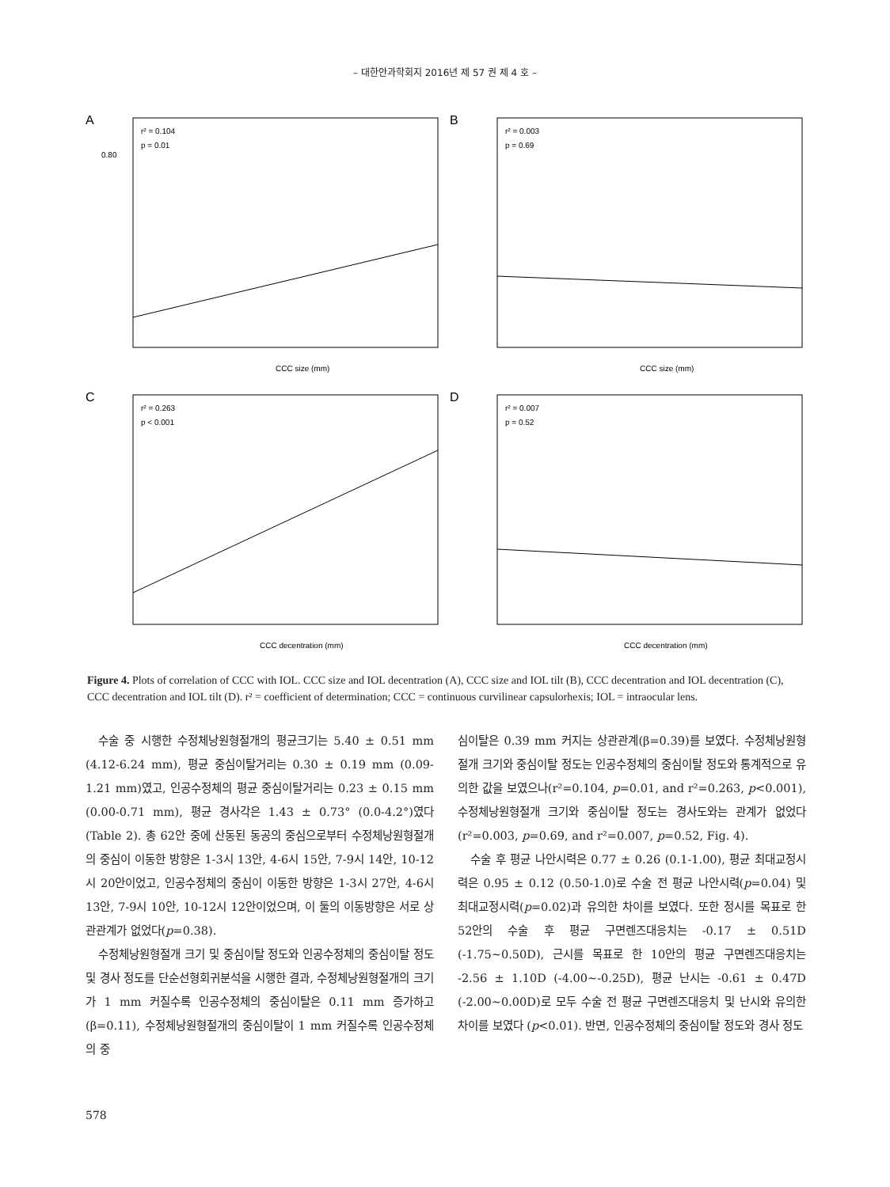– 대한안과학회지 2016년 제 57 권 제 4 호 –
A
r² = 0.104
p = 0.01
CCC size (mm)
0.80
B
r² = 0.003
p = 0.69
CCC size (mm)
C
r² = 0.263
p < 0.001
CCC decentration (mm)
D
r² = 0.007
p = 0.52
CCC decentration (mm)
Figure 4. Plots of correlation of CCC with IOL. CCC size and IOL decentration (A), CCC size and IOL tilt (B), CCC decentration and IOL decentration (C), CCC decentration and IOL tilt (D). r² = coefficient of determination; CCC = continuous curvilinear capsulorhexis; IOL = intraocular lens.
수술 중 시행한 수정체낭원형절개의 평균크기는 5.40 ± 0.51 mm (4.12-6.24 mm), 평균 중심이탈거리는 0.30 ± 0.19 mm (0.09-1.21 mm)였고, 인공수정체의 평균 중심이탈거리는 0.23 ± 0.15 mm (0.00-0.71 mm), 평균 경사각은 1.43 ± 0.73° (0.0-4.2°)였다(Table 2). 총 62안 중에 산동된 동공의 중심으로부터 수정체낭원형절개의 중심이 이동한 방향은 1-3시 13안, 4-6시 15안, 7-9시 14안, 10-12시 20안이었고, 인공수정체의 중심이 이동한 방향은 1-3시 27안, 4-6시 13안, 7-9시 10안, 10-12시 12안이었으며, 이 둘의 이동방향은 서로 상관관계가 없었다(p=0.38).
수정체낭원형절개 크기 및 중심이탈 정도와 인공수정체의 중심이탈 정도 및 경사 정도를 단순선형회귀분석을 시행한 결과, 수정체낭원형절개의 크기가 1 mm 커질수록 인공수정체의 중심이탈은 0.11 mm 증가하고(β=0.11), 수정체낭원형절개의 중심이탈이 1 mm 커질수록 인공수정체의 중
심이탈은 0.39 mm 커지는 상관관계(β=0.39)를 보였다. 수정체낭원형절개 크기와 중심이탈 정도는 인공수정체의 중심이탈 정도와 통계적으로 유의한 값을 보였으나(r²=0.104, p=0.01, and r²=0.263, p<0.001), 수정체낭원형절개 크기와 중심이탈 정도는 경사도와는 관계가 없었다(r²=0.003, p=0.69, and r²=0.007, p=0.52, Fig. 4).
수술 후 평균 나안시력은 0.77 ± 0.26 (0.1-1.00), 평균 최대교정시력은 0.95 ± 0.12 (0.50-1.0)로 수술 전 평균 나안시력(p=0.04) 및 최대교정시력(p=0.02)과 유의한 차이를 보였다. 또한 정시를 목표로 한 52안의 수술 후 평균 구면렌즈대응치는 -0.17 ± 0.51D (-1.75~0.50D), 근시를 목표로 한 10안의 평균 구면렌즈대응치는 -2.56 ± 1.10D (-4.00~-0.25D), 평균 난시는 -0.61 ± 0.47D (-2.00~0.00D)로 모두 수술 전 평균 구면렌즈대응치 및 난시와 유의한 차이를 보였다 (p<0.01). 반면, 인공수정체의 중심이탈 정도와 경사 정도
578